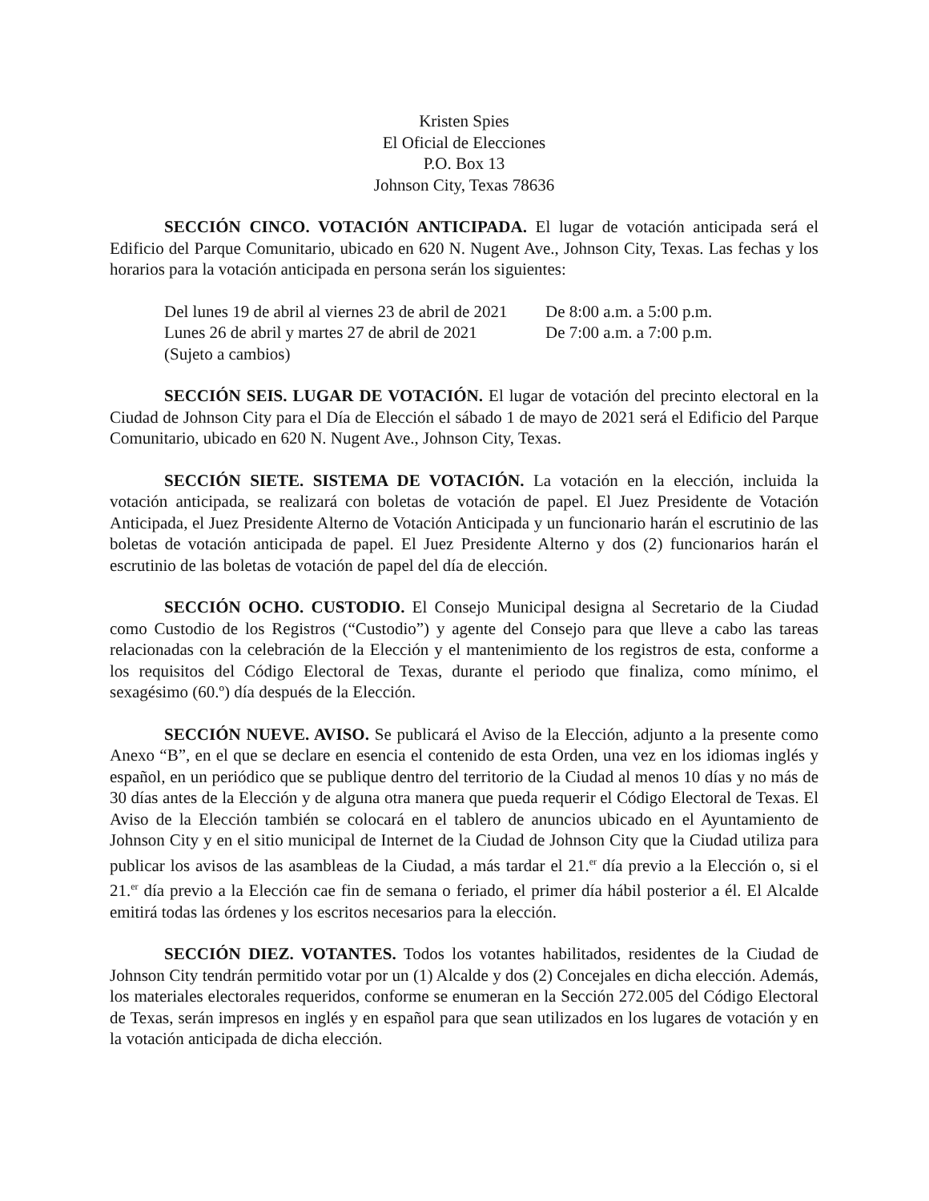Kristen Spies
El Oficial de Elecciones
P.O. Box 13
Johnson City, Texas 78636
SECCIÓN CINCO. VOTACIÓN ANTICIPADA. El lugar de votación anticipada será el Edificio del Parque Comunitario, ubicado en 620 N. Nugent Ave., Johnson City, Texas. Las fechas y los horarios para la votación anticipada en persona serán los siguientes:
Del lunes 19 de abril al viernes 23 de abril de 2021 De 8:00 a.m. a 5:00 p.m.
Lunes 26 de abril y martes 27 de abril de 2021 De 7:00 a.m. a 7:00 p.m.
(Sujeto a cambios)
SECCIÓN SEIS. LUGAR DE VOTACIÓN. El lugar de votación del precinto electoral en la Ciudad de Johnson City para el Día de Elección el sábado 1 de mayo de 2021 será el Edificio del Parque Comunitario, ubicado en 620 N. Nugent Ave., Johnson City, Texas.
SECCIÓN SIETE. SISTEMA DE VOTACIÓN. La votación en la elección, incluida la votación anticipada, se realizará con boletas de votación de papel. El Juez Presidente de Votación Anticipada, el Juez Presidente Alterno de Votación Anticipada y un funcionario harán el escrutinio de las boletas de votación anticipada de papel. El Juez Presidente Alterno y dos (2) funcionarios harán el escrutinio de las boletas de votación de papel del día de elección.
SECCIÓN OCHO. CUSTODIO. El Consejo Municipal designa al Secretario de la Ciudad como Custodio de los Registros (“Custodio”) y agente del Consejo para que lleve a cabo las tareas relacionadas con la celebración de la Elección y el mantenimiento de los registros de esta, conforme a los requisitos del Código Electoral de Texas, durante el periodo que finaliza, como mínimo, el sexagésimo (60.º) día después de la Elección.
SECCIÓN NUEVE. AVISO. Se publicará el Aviso de la Elección, adjunto a la presente como Anexo “B”, en el que se declare en esencia el contenido de esta Orden, una vez en los idiomas inglés y español, en un periódico que se publique dentro del territorio de la Ciudad al menos 10 días y no más de 30 días antes de la Elección y de alguna otra manera que pueda requerir el Código Electoral de Texas. El Aviso de la Elección también se colocará en el tablero de anuncios ubicado en el Ayuntamiento de Johnson City y en el sitio municipal de Internet de la Ciudad de Johnson City que la Ciudad utiliza para publicar los avisos de las asambleas de la Ciudad, a más tardar el 21.<sup>er</sup> día previo a la Elección o, si el 21.<sup>er</sup> día previo a la Elección cae fin de semana o feriado, el primer día hábil posterior a él. El Alcalde emitirá todas las órdenes y los escritos necesarios para la elección.
SECCIÓN DIEZ. VOTANTES. Todos los votantes habilitados, residentes de la Ciudad de Johnson City tendrán permitido votar por un (1) Alcalde y dos (2) Concejales en dicha elección. Además, los materiales electorales requeridos, conforme se enumeran en la Sección 272.005 del Código Electoral de Texas, serán impresos en inglés y en español para que sean utilizados en los lugares de votación y en la votación anticipada de dicha elección.